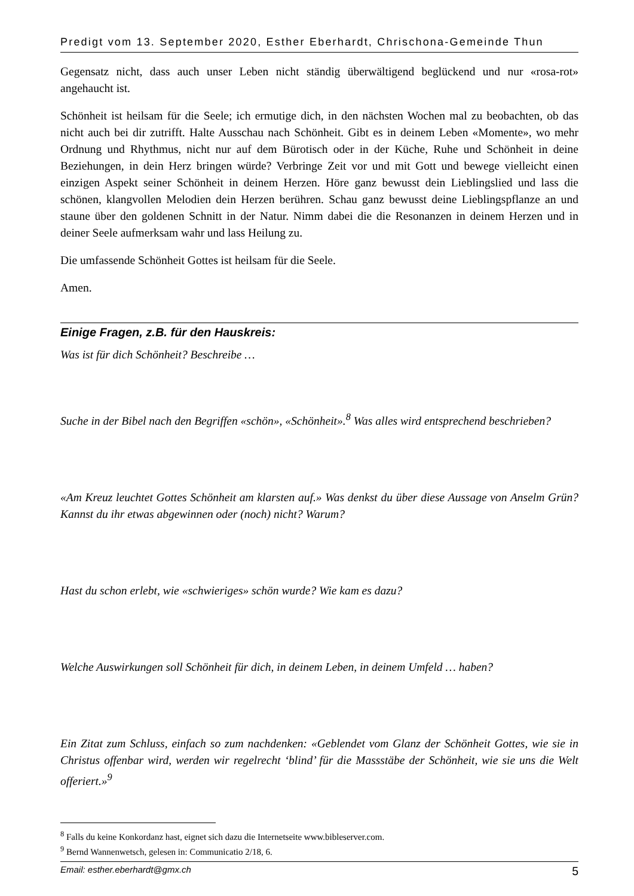Predigt vom 13. September 2020, Esther Eberhardt, Chrischona-Gemeinde Thun
Gegensatz nicht, dass auch unser Leben nicht ständig überwältigend beglückend und nur «rosa-rot» angehaucht ist.
Schönheit ist heilsam für die Seele; ich ermutige dich, in den nächsten Wochen mal zu beobachten, ob das nicht auch bei dir zutrifft. Halte Ausschau nach Schönheit. Gibt es in deinem Leben «Momente», wo mehr Ordnung und Rhythmus, nicht nur auf dem Bürotisch oder in der Küche, Ruhe und Schönheit in deine Beziehungen, in dein Herz bringen würde? Verbringe Zeit vor und mit Gott und bewege vielleicht einen einzigen Aspekt seiner Schönheit in deinem Herzen. Höre ganz bewusst dein Lieblingslied und lass die schönen, klangvollen Melodien dein Herzen berühren. Schau ganz bewusst deine Lieblingspflanze an und staune über den goldenen Schnitt in der Natur. Nimm dabei die die Resonanzen in deinem Herzen und in deiner Seele aufmerksam wahr und lass Heilung zu.
Die umfassende Schönheit Gottes ist heilsam für die Seele.
Amen.
Einige Fragen, z.B. für den Hauskreis:
Was ist für dich Schönheit? Beschreibe …
Suche in der Bibel nach den Begriffen «schön», «Schönheit».<sup>8</sup> Was alles wird entsprechend beschrieben?
«Am Kreuz leuchtet Gottes Schönheit am klarsten auf.» Was denkst du über diese Aussage von Anselm Grün? Kannst du ihr etwas abgewinnen oder (noch) nicht? Warum?
Hast du schon erlebt, wie «schwieriges» schön wurde? Wie kam es dazu?
Welche Auswirkungen soll Schönheit für dich, in deinem Leben, in deinem Umfeld … haben?
Ein Zitat zum Schluss, einfach so zum nachdenken: «Geblendet vom Glanz der Schönheit Gottes, wie sie in Christus offenbar wird, werden wir regelrecht ‘blind’ für die Massstäbe der Schönheit, wie sie uns die Welt offeriert.»<sup>9</sup>
<sup>8</sup> Falls du keine Konkordanz hast, eignet sich dazu die Internetseite www.bibleserver.com.
<sup>9</sup> Bernd Wannenwetsch, gelesen in: Communicatio 2/18, 6.
Email: esther.eberhardt@gmx.ch 5